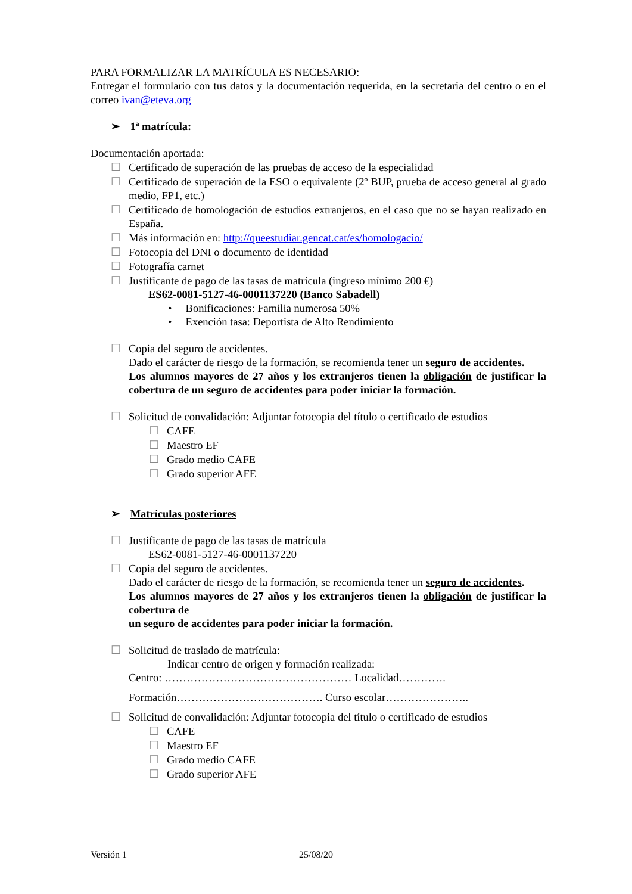PARA FORMALIZAR LA MATRÍCULA ES NECESARIO:
Entregar el formulario con tus datos y la documentación requerida, en la secretaria del centro o en el correo ivan@eteva.org
➢ 1ª matrícula:
Documentación aportada:
☐ Certificado de superación de las pruebas de acceso de la especialidad
☐ Certificado de superación de la ESO o equivalente (2º BUP, prueba de acceso general al grado medio, FP1, etc.)
☐ Certificado de homologación de estudios extranjeros, en el caso que no se hayan realizado en España.
☐ Más información en: http://queestudiar.gencat.cat/es/homologacio/
☐ Fotocopia del DNI o documento de identidad
☐ Fotografía carnet
☐ Justificante de pago de las tasas de matrícula (ingreso mínimo 200 €)
ES62-0081-5127-46-0001137220 (Banco Sabadell)
• Bonificaciones: Familia numerosa 50%
• Exención tasa: Deportista de Alto Rendimiento
☐ Copia del seguro de accidentes.
Dado el carácter de riesgo de la formación, se recomienda tener un seguro de accidentes.
Los alumnos mayores de 27 años y los extranjeros tienen la obligación de justificar la cobertura de un seguro de accidentes para poder iniciar la formación.
☐ Solicitud de convalidación: Adjuntar fotocopia del título o certificado de estudios
☐ CAFE
☐ Maestro EF
☐ Grado medio CAFE
☐ Grado superior AFE
➢ Matrículas posteriores
☐ Justificante de pago de las tasas de matrícula
ES62-0081-5127-46-0001137220
☐ Copia del seguro de accidentes.
Dado el carácter de riesgo de la formación, se recomienda tener un seguro de accidentes.
Los alumnos mayores de 27 años y los extranjeros tienen la obligación de justificar la cobertura de
un seguro de accidentes para poder iniciar la formación.
☐ Solicitud de traslado de matrícula:
Indicar centro de origen y formación realizada:
Centro: …………………………………………… Localidad………….
Formación…………………………………. Curso escolar…………………..
☐ Solicitud de convalidación: Adjuntar fotocopia del título o certificado de estudios
☐ CAFE
☐ Maestro EF
☐ Grado medio CAFE
☐ Grado superior AFE
Versión 1 25/08/20